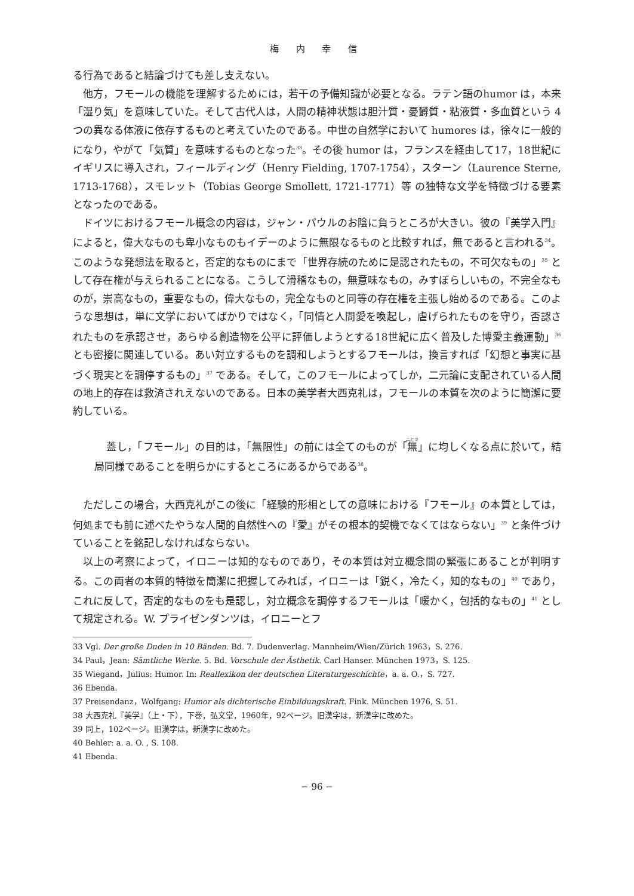梅 内 幸 信
る行為であると結論づけても差し支えない。
他方，フモールの機能を理解するためには，若干の予備知識が必要となる。ラテン語のhumor は，本来「湿り気」を意味していた。そして古代人は，人間の精神状態は胆汁質・憂欝質・粘液質・多血質という 4 つの異なる体液に依存するものと考えていたのである。中世の自然学において humores は，徐々に一般的になり，やがて「気質」を意味するものとなった<sup>33</sup>。その後 humor は，フランスを経由して17，18世紀にイギリスに導入され，フィールディング（Henry Fielding, 1707-1754），スターン（Laurence Sterne, 1713-1768），スモレット（Tobias George Smollett, 1721-1771）等 の独特な文学を特徴づける要素となったのである。
ドイツにおけるフモール概念の内容は，ジャン・パウルのお陰に負うところが大きい。彼の『美学入門』によると，偉大なものも卑小なものもイデーのように無限なるものと比較すれば，無であると言われる<sup>34</sup>。このような発想法を取ると，否定的なものにまで「世界存続のために是認されたもの，不可欠なもの」<sup>35</sup> として存在権が与えられることになる。こうして滑稽なもの，無意味なもの，みすぼらしいもの，不完全なものが，崇高なもの，重要なもの，偉大なもの，完全なものと同等の存在権を主張し始めるのである。このような思想は，単に文学においてばかりではなく，「同情と人間愛を喚起し，虐げられたものを守り，否認されたものを承認させ，あらゆる創造物を公平に評価しようとする18世紀に広く普及した博愛主義運動」<sup>36</sup> とも密接に関連している。あい対立するものを調和しようとするフモールは，換言すれば「幻想と事実に基づく現実とを調停するもの」<sup>37</sup> である。そして，このフモールによってしか，二元論に支配されている人間の地上的存在は救済されえないのである。日本の美学者大西克礼は，フモールの本質を次のように簡潔に要約している。
蓋し，「フモール」の目的は，「無限性」の前には全てのものが「無」に均しくなる点に於いて，結局同様であることを明らかにするところにあるからである<sup>38</sup>。
ただしこの場合，大西克礼がこの後に「経験的形相としての意味における『フモール』の本質としては，何処までも前に述べたやうな人間的自然性への『愛』がその根本的契機でなくてはならない」<sup>39</sup> と条件づけていることを銘記しなければならない。
以上の考察によって，イロニーは知的なものであり，その本質は対立概念間の緊張にあることが判明する。この両者の本質的特徴を簡潔に把握してみれば，イロニーは「鋭く，冷たく，知的なもの」<sup>40</sup> であり，これに反して，否定的なものをも是認し，対立概念を調停するフモールは「暖かく，包括的なもの」<sup>41</sup> として規定される。W. プライゼンダンツは，イロニーとフ
33 Vgl. Der große Duden in 10 Bänden. Bd. 7. Dudenverlag. Mannheim/Wien/Zürich 1963，S. 276.
34 Paul，Jean: Sämtliche Werke. 5. Bd. Vorschule der Ästhetik. Carl Hanser. München 1973，S. 125.
35 Wiegand，Julius: Humor. In: Reallexikon der deutschen Literaturgeschichte，a. a. O.，S. 727.
36 Ebenda.
37 Preisendanz，Wolfgang: Humor als dichterische Einbildungskraft. Fink. München 1976, S. 51.
38 大西克礼『美学』（上・下），下巻，弘文堂，1960年，92ページ。旧漢字は，新漢字に改めた。
39 同上，102ページ。旧漢字は，新漢字に改めた。
40 Behler: a. a. O. , S. 108.
41 Ebenda.
− 96 −